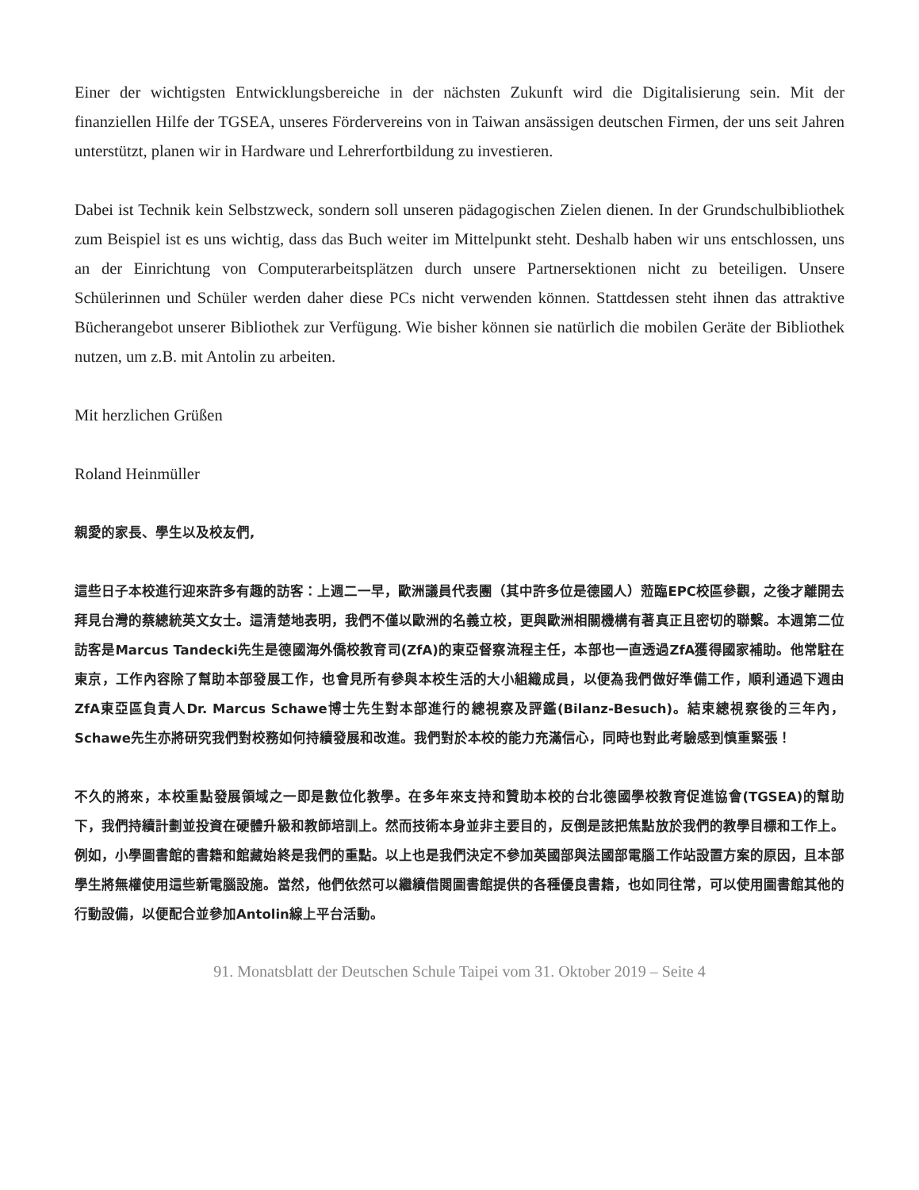Einer der wichtigsten Entwicklungsbereiche in der nächsten Zukunft wird die Digitalisierung sein. Mit der finanziellen Hilfe der TGSEA, unseres Fördervereins von in Taiwan ansässigen deutschen Firmen, der uns seit Jahren unterstützt, planen wir in Hardware und Lehrerfortbildung zu investieren.
Dabei ist Technik kein Selbstzweck, sondern soll unseren pädagogischen Zielen dienen. In der Grundschulbibliothek zum Beispiel ist es uns wichtig, dass das Buch weiter im Mittelpunkt steht. Deshalb haben wir uns entschlossen, uns an der Einrichtung von Computerarbeitsplätzen durch unsere Partnersektionen nicht zu beteiligen. Unsere Schülerinnen und Schüler werden daher diese PCs nicht verwenden können. Stattdessen steht ihnen das attraktive Bücherangebot unserer Bibliothek zur Verfügung. Wie bisher können sie natürlich die mobilen Geräte der Bibliothek nutzen, um z.B. mit Antolin zu arbeiten.
Mit herzlichen Grüßen
Roland Heinmüller
親愛的家長、學生以及校友們,
這些日子本校進行迎來許多有趣的訪客：上週二一早，歐洲議員代表團（其中許多位是德國人）蒞臨EPC校區參觀，之後才離開去拜見台灣的蔡總統英文女士。這清楚地表明，我們不僅以歐洲的名義立校，更與歐洲相關機構有著真正且密切的聯繫。本週第二位訪客是Marcus Tandecki先生是德國海外僑校教育司(ZfA)的東亞督察流程主任，本部也一直透過ZfA獲得國家補助。他常駐在東京，工作內容除了幫助本部發展工作，也會見所有參與本校生活的大小組織成員，以便為我們做好準備工作，順利通過下週由ZfA東亞區負責人Dr. Marcus Schawe博士先生對本部進行的總視察及評鑑(Bilanz-Besuch)。結束總視察後的三年內，Schawe先生亦將研究我們對校務如何持續發展和改進。我們對於本校的能力充滿信心，同時也對此考驗感到慎重緊張！
不久的將來，本校重點發展領域之一即是數位化教學。在多年來支持和贊助本校的台北德國學校教育促進協會(TGSEA)的幫助下，我們持續計劃並投資在硬體升級和教師培訓上。然而技術本身並非主要目的，反倒是該把焦點放於我們的教學目標和工作上。例如，小學圖書館的書籍和館藏始終是我們的重點。以上也是我們決定不參加英國部與法國部電腦工作站設置方案的原因，且本部學生將無權使用這些新電腦設施。當然，他們依然可以繼續借閱圖書館提供的各種優良書籍，也如同往常，可以使用圖書館其他的行動設備，以便配合並參加Antolin線上平台活動。
91. Monatsblatt der Deutschen Schule Taipei vom 31. Oktober 2019 – Seite 4